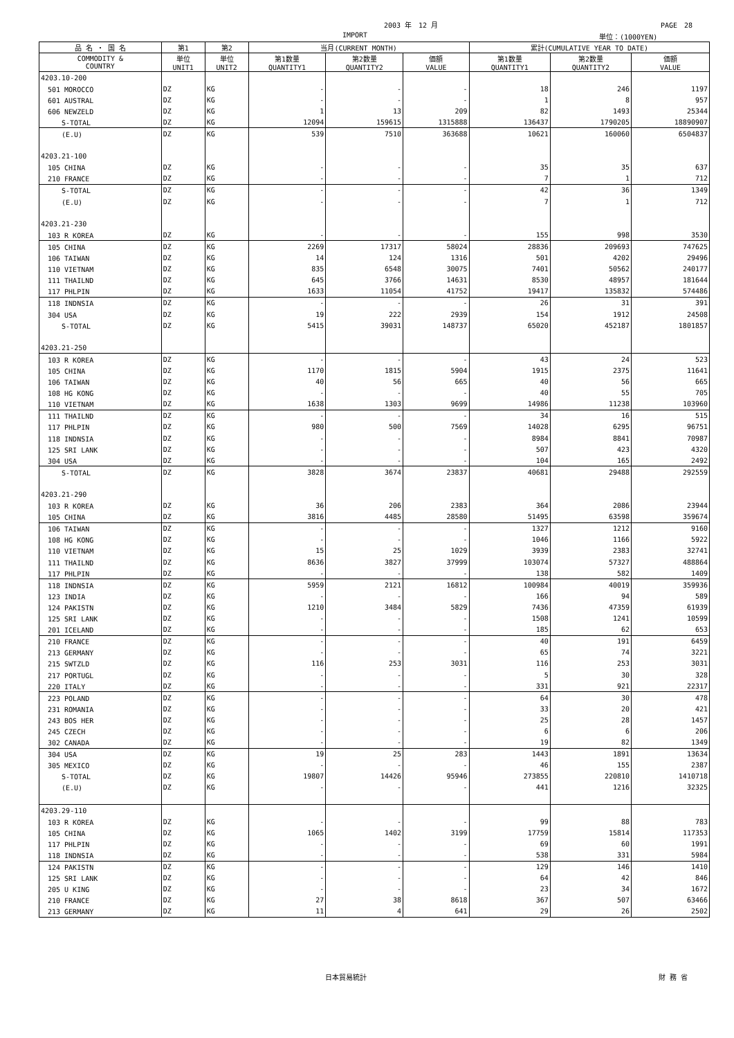2003 年　12 月 PAGE　28
IMPORT 単位：(1000YEN)
| 品 名 ・ 国 名 | 第1 | 第2 | 当月(CURRENT MONTH) | | | 累計(CUMULATIVE YEAR TO DATE) | | |
| --- | --- | --- | --- | --- | --- | --- | --- | --- |
| COMMODITY & COUNTRY | 単位 UNIT1 | 単位 UNIT2 | 第1数量 QUANTITY1 | 第2数量 QUANTITY2 | 価額 VALUE | 第1数量 QUANTITY1 | 第2数量 QUANTITY2 | 価額 VALUE |
| 4203.10-200 | | | | | | | | |
| 501 MOROCCO | DZ | KG | - | - | - | 18 | 246 | 1197 |
| 601 AUSTRAL | DZ | KG | - | - | - | 1 | 8 | 957 |
| 606 NEWZELD | DZ | KG | 1 | 13 | 209 | 82 | 1493 | 25344 |
| S-TOTAL | DZ | KG | 12094 | 159615 | 1315888 | 136437 | 1790205 | 18890907 |
| (E.U) | DZ | KG | 539 | 7510 | 363688 | 10621 | 160060 | 6504837 |
| 4203.21-100 | | | | | | | | |
| 105 CHINA | DZ | KG | - | - | - | 35 | 35 | 637 |
| 210 FRANCE | DZ | KG | - | - | - | 7 | 1 | 712 |
| S-TOTAL | DZ | KG | - | - | - | 42 | 36 | 1349 |
| (E.U) | DZ | KG | - | - | - | 7 | 1 | 712 |
| 4203.21-230 | | | | | | | | |
| 103 R KOREA | DZ | KG | - | - | - | 155 | 998 | 3530 |
| 105 CHINA | DZ | KG | 2269 | 17317 | 58024 | 28836 | 209693 | 747625 |
| 106 TAIWAN | DZ | KG | 14 | 124 | 1316 | 501 | 4202 | 29496 |
| 110 VIETNAM | DZ | KG | 835 | 6548 | 30075 | 7401 | 50562 | 240177 |
| 111 THAILND | DZ | KG | 645 | 3766 | 14631 | 8530 | 48957 | 181644 |
| 117 PHLPIN | DZ | KG | 1633 | 11054 | 41752 | 19417 | 135832 | 574486 |
| 118 INDNSIA | DZ | KG | - | - | - | 26 | 31 | 391 |
| 304 USA | DZ | KG | 19 | 222 | 2939 | 154 | 1912 | 24508 |
| S-TOTAL | DZ | KG | 5415 | 39031 | 148737 | 65020 | 452187 | 1801857 |
| 4203.21-250 | | | | | | | | |
| 103 R KOREA | DZ | KG | - | - | - | 43 | 24 | 523 |
| 105 CHINA | DZ | KG | 1170 | 1815 | 5904 | 1915 | 2375 | 11641 |
| 106 TAIWAN | DZ | KG | 40 | 56 | 665 | 40 | 56 | 665 |
| 108 HG KONG | DZ | KG | - | - | - | 40 | 55 | 705 |
| 110 VIETNAM | DZ | KG | 1638 | 1303 | 9699 | 14986 | 11238 | 103960 |
| 111 THAILND | DZ | KG | - | - | - | 34 | 16 | 515 |
| 117 PHLPIN | DZ | KG | 980 | 500 | 7569 | 14028 | 6295 | 96751 |
| 118 INDNSIA | DZ | KG | - | - | - | 8984 | 8841 | 70987 |
| 125 SRI LANK | DZ | KG | - | - | - | 507 | 423 | 4320 |
| 304 USA | DZ | KG | - | - | - | 104 | 165 | 2492 |
| S-TOTAL | DZ | KG | 3828 | 3674 | 23837 | 40681 | 29488 | 292559 |
| 4203.21-290 | | | | | | | | |
| 103 R KOREA | DZ | KG | 36 | 206 | 2383 | 364 | 2086 | 23944 |
| 105 CHINA | DZ | KG | 3816 | 4485 | 28580 | 51495 | 63598 | 359674 |
| 106 TAIWAN | DZ | KG | - | - | - | 1327 | 1212 | 9160 |
| 108 HG KONG | DZ | KG | - | - | - | 1046 | 1166 | 5922 |
| 110 VIETNAM | DZ | KG | 15 | 25 | 1029 | 3939 | 2383 | 32741 |
| 111 THAILND | DZ | KG | 8636 | 3827 | 37999 | 103074 | 57327 | 488864 |
| 117 PHLPIN | DZ | KG | - | - | - | 138 | 582 | 1409 |
| 118 INDNSIA | DZ | KG | 5959 | 2121 | 16812 | 100984 | 40019 | 359936 |
| 123 INDIA | DZ | KG | - | - | - | 166 | 94 | 589 |
| 124 PAKISTN | DZ | KG | 1210 | 3484 | 5829 | 7436 | 47359 | 61939 |
| 125 SRI LANK | DZ | KG | - | - | - | 1508 | 1241 | 10599 |
| 201 ICELAND | DZ | KG | - | - | - | 185 | 62 | 653 |
| 210 FRANCE | DZ | KG | - | - | - | 40 | 191 | 6459 |
| 213 GERMANY | DZ | KG | - | - | - | 65 | 74 | 3221 |
| 215 SWTZLD | DZ | KG | 116 | 253 | 3031 | 116 | 253 | 3031 |
| 217 PORTUGL | DZ | KG | - | - | - | 5 | 30 | 328 |
| 220 ITALY | DZ | KG | - | - | - | 331 | 921 | 22317 |
| 223 POLAND | DZ | KG | - | - | - | 64 | 30 | 478 |
| 231 ROMANIA | DZ | KG | - | - | - | 33 | 20 | 421 |
| 243 BOS HER | DZ | KG | - | - | - | 25 | 28 | 1457 |
| 245 CZECH | DZ | KG | - | - | - | 6 | 6 | 206 |
| 302 CANADA | DZ | KG | - | - | - | 19 | 82 | 1349 |
| 304 USA | DZ | KG | 19 | 25 | 283 | 1443 | 1891 | 13634 |
| 305 MEXICO | DZ | KG | - | - | - | 46 | 155 | 2387 |
| S-TOTAL | DZ | KG | 19807 | 14426 | 95946 | 273855 | 220810 | 1410718 |
| (E.U) | DZ | KG | - | - | - | 441 | 1216 | 32325 |
| 4203.29-110 | | | | | | | | |
| 103 R KOREA | DZ | KG | - | - | - | 99 | 88 | 783 |
| 105 CHINA | DZ | KG | 1065 | 1402 | 3199 | 17759 | 15814 | 117353 |
| 117 PHLPIN | DZ | KG | - | - | - | 69 | 60 | 1991 |
| 118 INDNSIA | DZ | KG | - | - | - | 538 | 331 | 5984 |
| 124 PAKISTN | DZ | KG | - | - | - | 129 | 146 | 1410 |
| 125 SRI LANK | DZ | KG | - | - | - | 64 | 42 | 846 |
| 205 U KING | DZ | KG | - | - | - | 23 | 34 | 1672 |
| 210 FRANCE | DZ | KG | 27 | 38 | 8618 | 367 | 507 | 63466 |
| 213 GERMANY | DZ | KG | 11 | 4 | 641 | 29 | 26 | 2502 |
日本貿易統計 財 務 省